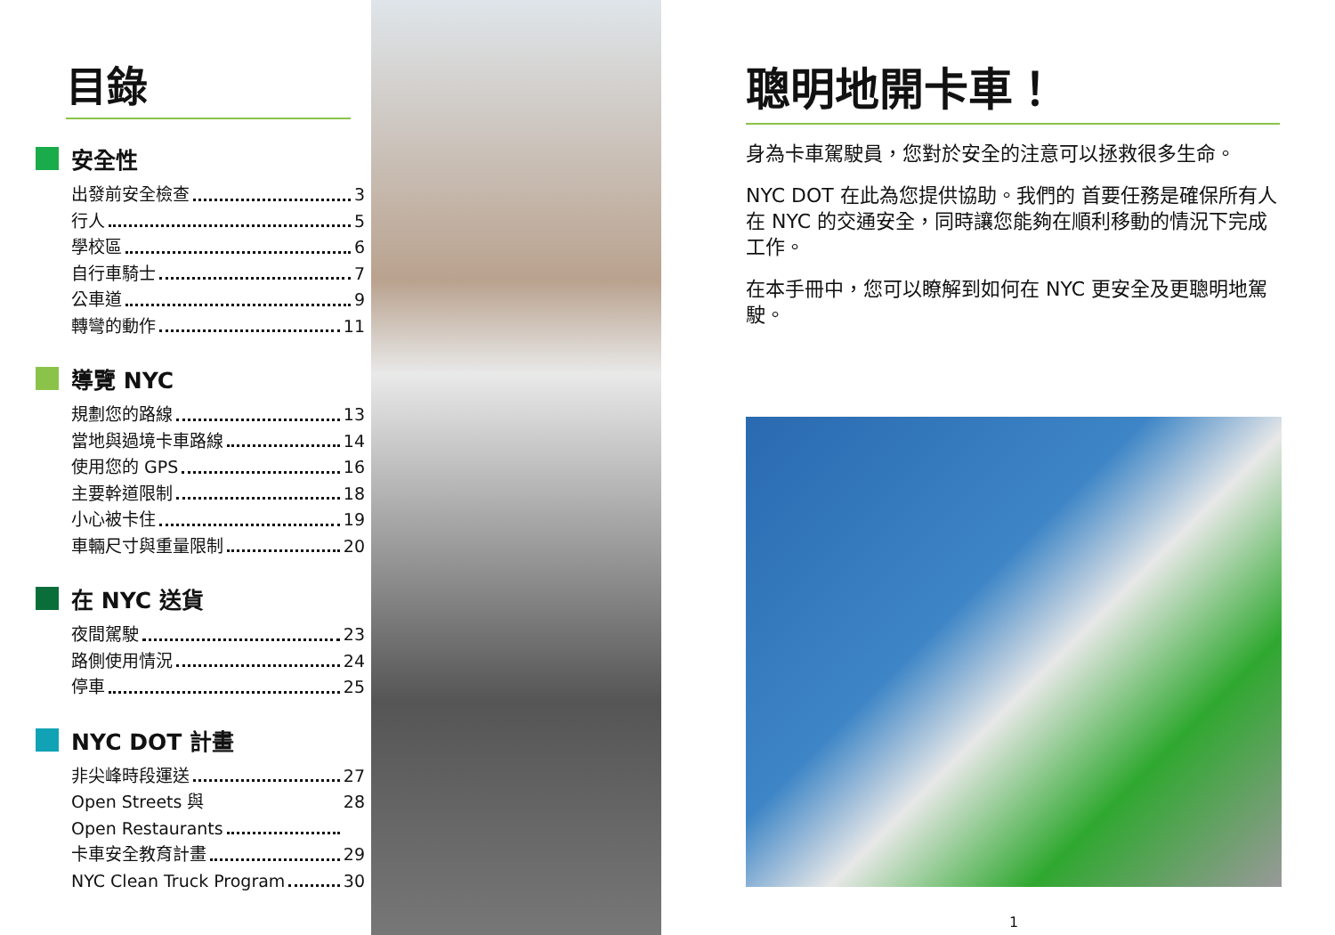目錄
安全性
出發前安全檢查 3
行人 5
學校區 6
自行車騎士 7
公車道 9
轉彎的動作 11
導覽 NYC
規劃您的路線 13
當地與過境卡車路線 14
使用您的 GPS 16
主要幹道限制 18
小心被卡住 19
車輛尺寸與重量限制 20
在 NYC 送貨
夜間駕駛 23
路側使用情況 24
停車 25
NYC DOT 計畫
非尖峰時段運送 27
Open Streets 與
Open Restaurants 28
卡車安全教育計畫 29
NYC Clean Truck Program 30
聰明地開卡車！
身為卡車駕駛員，您對於安全的注意可以拯救很多生命。
NYC DOT 在此為您提供協助。我們的 首要任務是確保所有人在 NYC 的交通安全，同時讓您能夠在順利移動的情況下完成工作。
在本手冊中，您可以瞭解到如何在 NYC 更安全及更聰明地駕駛。
1